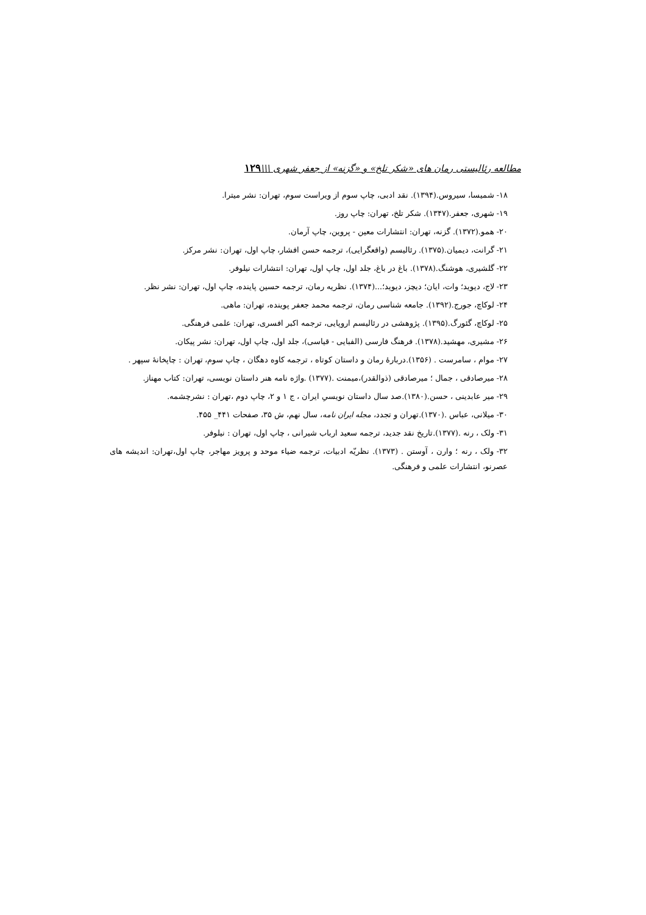مطالعه رئالیستی رمان های «شکر تلخ» و «گزنه» از جعفر شهری \\\۱۲۹
۱۸- شمیسا، سیروس.(۱۳۹۴). نقد ادبی، چاپ سوم از ویراست سوم، تهران: نشر میترا.
۱۹- شهری، جعفر.(۱۳۴۷). شکر تلخ، تهران: چاپ روز.
۲۰- همو.(۱۳۷۲). گزنه، تهران: انتشارات معین - پروین، چاپ آرمان.
۲۱- گرانت، دیمیان.(۱۳۷۵). رئالیسم (واقعگرایی)، ترجمه حسن افشار، چاپ اول، تهران: نشر مرکز.
۲۲- گلشیری، هوشنگ.(۱۳۷۸). باغ در باغ، جلد اول، چاپ اول، تهران: انتشارات نیلوفر.
۲۳- لاج، دیوید؛ وات، ایان؛ دیچز، دیوید؛...(۱۳۷۴). نظریه رمان، ترجمه حسین پاینده، چاپ اول، تهران: نشر نظر.
۲۴- لوکاچ، جورج.(۱۳۹۲). جامعه شناسی رمان، ترجمه محمد جعفر پوینده، تهران: ماهی.
۲۵- لوکاچ، گئورگ.(۱۳۹۵). پژوهشی در رئالیسم اروپایی، ترجمه اکبر افسری، تهران: علمی فرهنگی.
۲۶- مشیری، مهشید.(۱۳۷۸). فرهنگ فارسی (الفبایی - قیاسی)، جلد اول، چاپ اول، تهران: نشر پیکان.
۲۷- موام ، سامرست . (۱۳۵۶).دربارهٔ رمان و داستان کوتاه ، ترجمه کاوه دهگان ، چاپ سوم، تهران : چاپخانهٔ سپهر .
۲۸- میرصادقی ، جمال ؛ میرصادقی (ذوالقدر)،میمنت .(۱۳۷۷) .واژه نامه هنر داستان نویسی، تهران: کتاب مهناز.
۲۹- میر عابدینی ، حسن.(۱۳۸۰).صد سال داستان نویسیِ ایران ، ج ۱ و ۲، چاپ دوم ،تهران : نشرچشمه.
۳۰- میلانی، عباس .(۱۳۷۰).تهران و تجدد، مجله ایران نامه، سال نهم، ش ۳۵، صفحات ۴۴۱_ ۴۵۵.
۳۱- ولک ، رنه .(۱۳۷۷).تاریخ نقد جدید، ترجمه سعید ارباب شیرانی ، چاپ اول، تهران : نیلوفر.
۳۲- ولک ، رنه ؛ وارن ، آوستن . (۱۳۷۳). نظریّه ادبیات، ترجمه ضیاء موحد و پرویز مهاجر، چاپ اول،تهران: اندیشه های عصرنو، انتشارات علمی و فرهنگی.